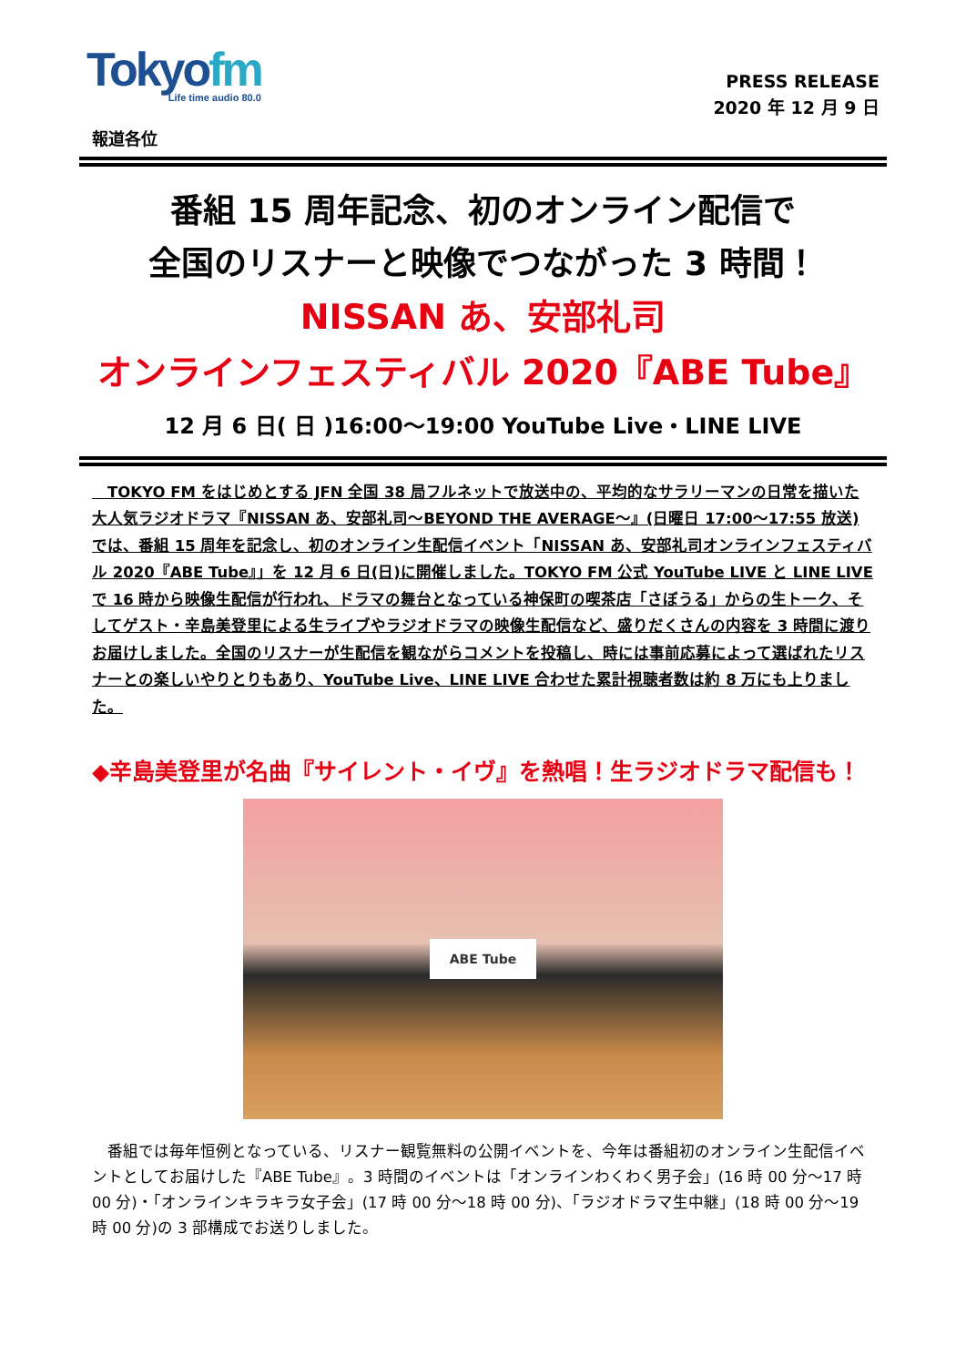Tokyofm
Life time audio 80.0
PRESS RELEASE
2020 年 12 月 9 日
報道各位
番組 15 周年記念、初のオンライン配信で
全国のリスナーと映像でつながった 3 時間！
NISSAN あ、安部礼司
オンラインフェスティバル 2020『ABE Tube』
12 月 6 日( 日 )16:00～19:00 YouTube Live・LINE LIVE
　TOKYO FM をはじめとする JFN 全国 38 局フルネットで放送中の、平均的なサラリーマンの日常を描いた大人気ラジオドラマ『NISSAN あ、安部礼司～BEYOND THE AVERAGE～』(日曜日 17:00～17:55 放送)では、番組 15 周年を記念し、初のオンライン生配信イベント「NISSAN あ、安部礼司オンラインフェスティバル 2020『ABE Tube』」を 12 月 6 日(日)に開催しました。TOKYO FM 公式 YouTube LIVE と LINE LIVE で 16 時から映像生配信が行われ、ドラマの舞台となっている神保町の喫茶店「さぼうる」からの生トーク、そしてゲスト・辛島美登里による生ライブやラジオドラマの映像生配信など、盛りだくさんの内容を 3 時間に渡りお届けしました。全国のリスナーが生配信を観ながらコメントを投稿し、時には事前応募によって選ばれたリスナーとの楽しいやりとりもあり、YouTube Live、LINE LIVE 合わせた累計視聴者数は約 8 万にも上りました。
◆辛島美登里が名曲『サイレント・イヴ』を熱唱！生ラジオドラマ配信も！
ABE Tube
　番組では毎年恒例となっている、リスナー観覧無料の公開イベントを、今年は番組初のオンライン生配信イベントとしてお届けした『ABE Tube』。3 時間のイベントは「オンラインわくわく男子会」(16 時 00 分～17 時 00 分)・「オンラインキラキラ女子会」(17 時 00 分～18 時 00 分)、「ラジオドラマ生中継」(18 時 00 分～19 時 00 分)の 3 部構成でお送りしました。